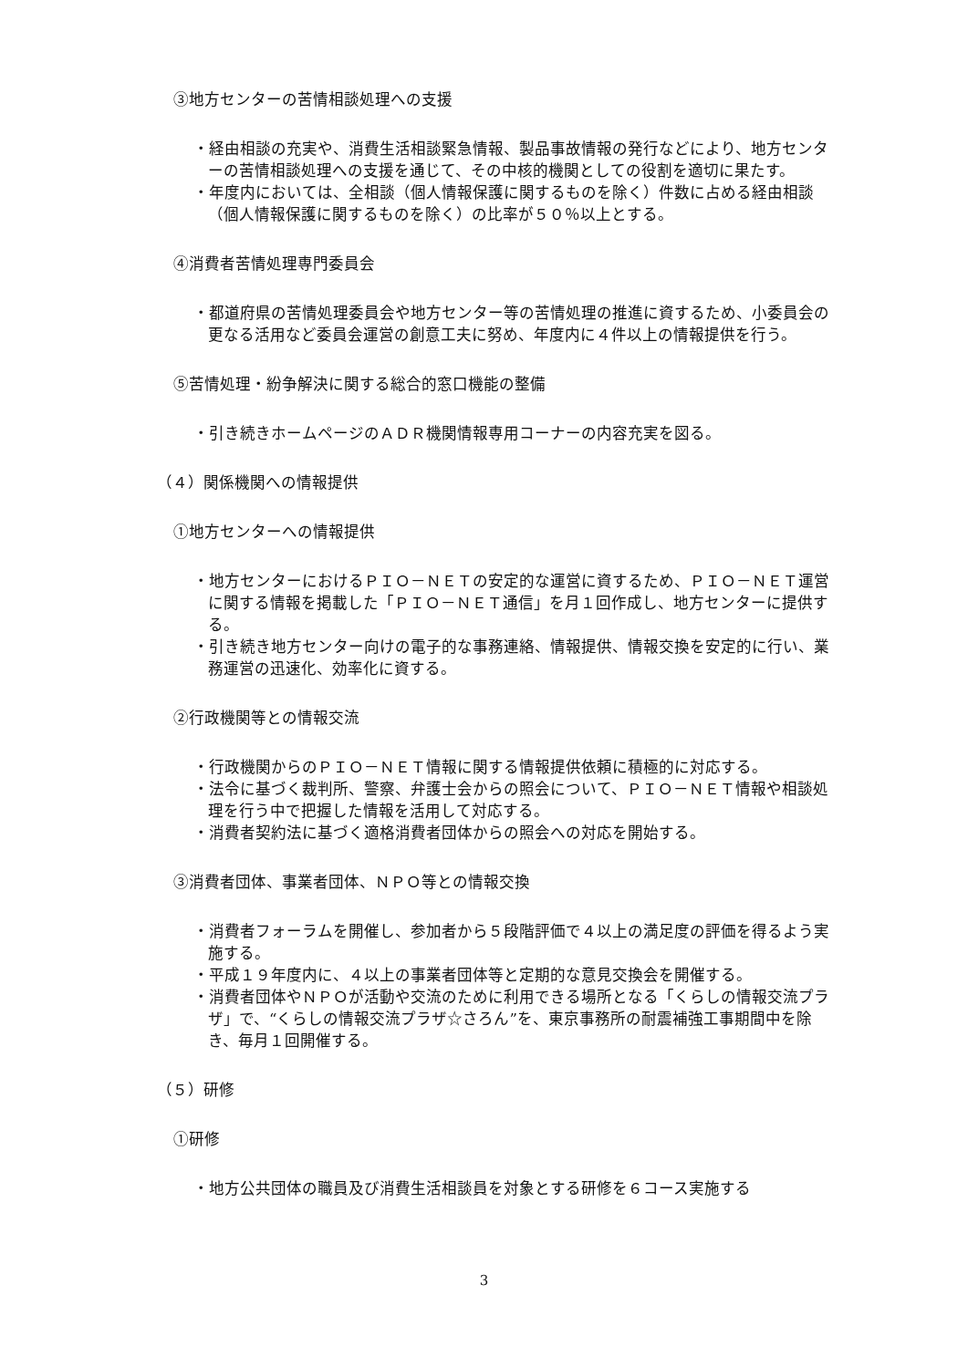③地方センターの苦情相談処理への支援
・経由相談の充実や、消費生活相談緊急情報、製品事故情報の発行などにより、地方センターの苦情相談処理への支援を通じて、その中核的機関としての役割を適切に果たす。
・年度内においては、全相談（個人情報保護に関するものを除く）件数に占める経由相談（個人情報保護に関するものを除く）の比率が５０％以上とする。
④消費者苦情処理専門委員会
・都道府県の苦情処理委員会や地方センター等の苦情処理の推進に資するため、小委員会の更なる活用など委員会運営の創意工夫に努め、年度内に４件以上の情報提供を行う。
⑤苦情処理・紛争解決に関する総合的窓口機能の整備
・引き続きホームページのＡＤＲ機関情報専用コーナーの内容充実を図る。
（４）関係機関への情報提供
①地方センターへの情報提供
・地方センターにおけるＰＩＯ－ＮＥＴの安定的な運営に資するため、ＰＩＯ－ＮＥＴ運営に関する情報を掲載した「ＰＩＯ－ＮＥＴ通信」を月１回作成し、地方センターに提供する。
・引き続き地方センター向けの電子的な事務連絡、情報提供、情報交換を安定的に行い、業務運営の迅速化、効率化に資する。
②行政機関等との情報交流
・行政機関からのＰＩＯ－ＮＥＴ情報に関する情報提供依頼に積極的に対応する。
・法令に基づく裁判所、警察、弁護士会からの照会について、ＰＩＯ－ＮＥＴ情報や相談処理を行う中で把握した情報を活用して対応する。
・消費者契約法に基づく適格消費者団体からの照会への対応を開始する。
③消費者団体、事業者団体、ＮＰＯ等との情報交換
・消費者フォーラムを開催し、参加者から５段階評価で４以上の満足度の評価を得るよう実施する。
・平成１９年度内に、４以上の事業者団体等と定期的な意見交換会を開催する。
・消費者団体やＮＰＯが活動や交流のために利用できる場所となる「くらしの情報交流プラザ」で、“くらしの情報交流プラザ☆さろん”を、東京事務所の耐震補強工事期間中を除き、毎月１回開催する。
（５）研修
①研修
・地方公共団体の職員及び消費生活相談員を対象とする研修を６コース実施する
3